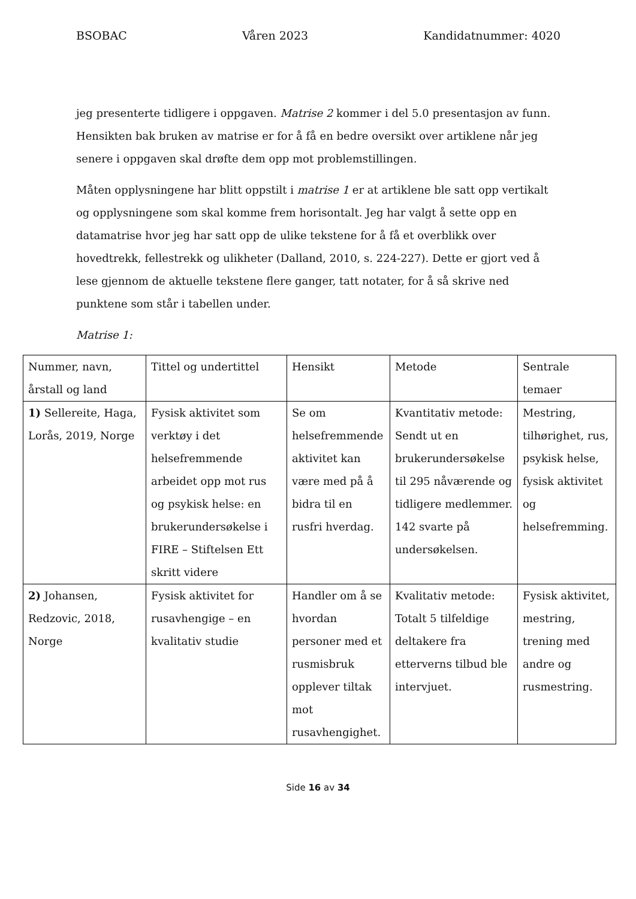BSOBAC Våren 2023 Kandidatnummer: 4020
jeg presenterte tidligere i oppgaven. Matrise 2 kommer i del 5.0 presentasjon av funn. Hensikten bak bruken av matrise er for å få en bedre oversikt over artiklene når jeg senere i oppgaven skal drøfte dem opp mot problemstillingen.
Måten opplysningene har blitt oppstilt i matrise 1 er at artiklene ble satt opp vertikalt og opplysningene som skal komme frem horisontalt. Jeg har valgt å sette opp en datamatrise hvor jeg har satt opp de ulike tekstene for å få et overblikk over hovedtrekk, fellestrekk og ulikheter (Dalland, 2010, s. 224-227). Dette er gjort ved å lese gjennom de aktuelle tekstene flere ganger, tatt notater, for å så skrive ned punktene som står i tabellen under.
Matrise 1:
| Nummer, navn, årstall og land | Tittel og undertittel | Hensikt | Metode | Sentrale temaer |
| 1) Sellereite, Haga, Lorås, 2019, Norge | Fysisk aktivitet som verktøy i det helsefremmende arbeidet opp mot rus og psykisk helse: en brukerundersøkelse i FIRE – Stiftelsen Ett skritt videre | Se om helsefremmende aktivitet kan være med på å bidra til en rusfri hverdag. | Kvantitativ metode: Sendt ut en brukerundersøkelse til 295 nåværende og tidligere medlemmer. 142 svarte på undersøkelsen. | Mestring, tilhørighet, rus, psykisk helse, fysisk aktivitet og helsefremming. |
| 2) Johansen, Redzovic, 2018, Norge | Fysisk aktivitet for rusavhengige – en kvalitativ studie | Handler om å se hvordan personer med et rusmisbruk opplever tiltak mot rusavhengighet. | Kvalitativ metode: Totalt 5 tilfeldige deltakere fra etterverns tilbud ble intervjuet. | Fysisk aktivitet, mestring, trening med andre og rusmestring. |
Side 16 av 34